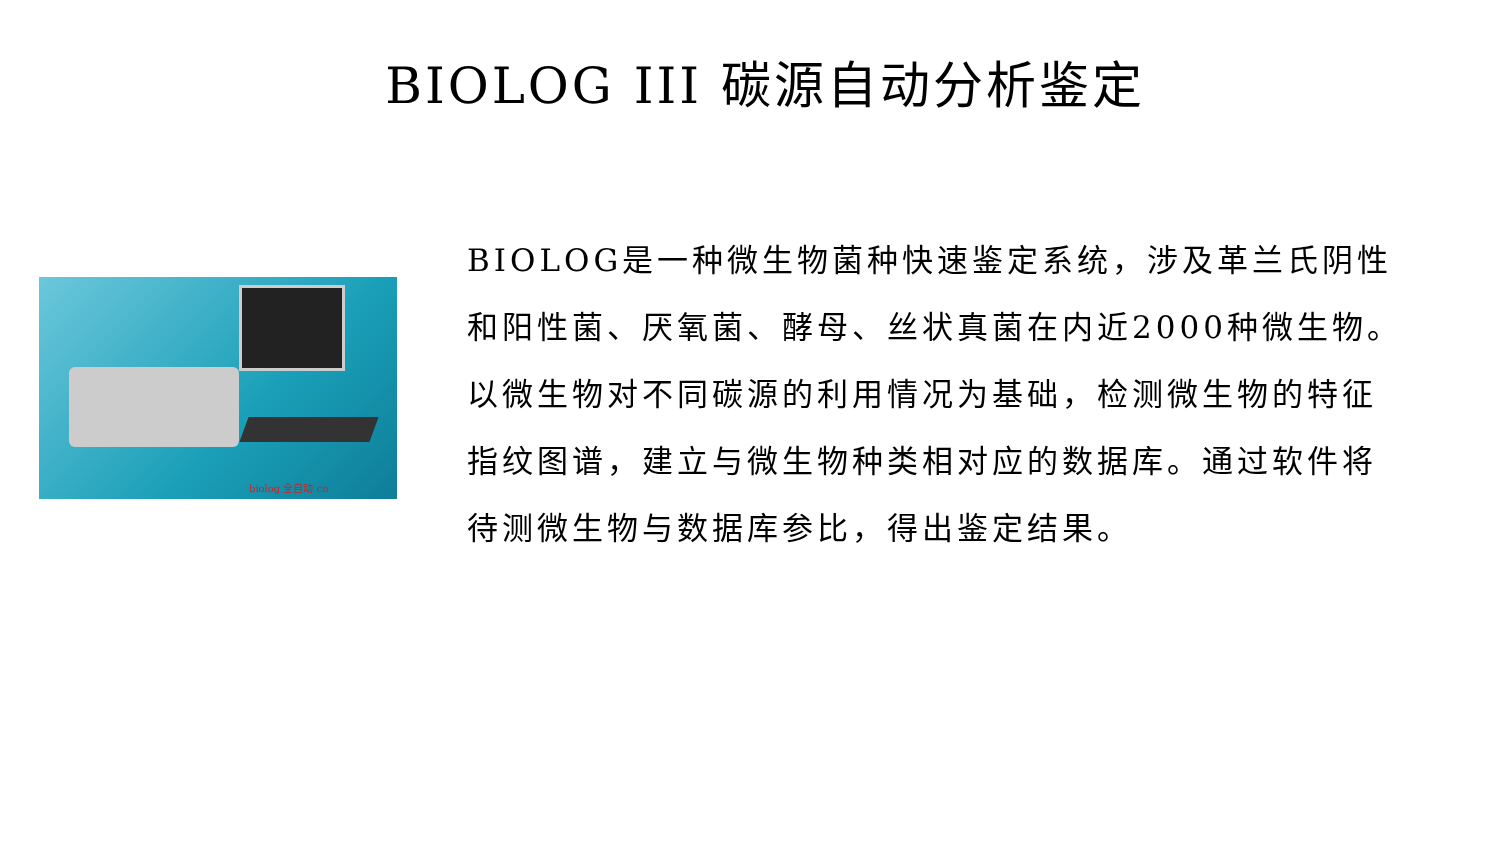BIOLOG III 碳源自动分析鉴定
biolog 全自动 cn
BIOLOG是一种微生物菌种快速鉴定系统，涉及革兰氏阴性和阳性菌、厌氧菌、酵母、丝状真菌在内近2000种微生物。以微生物对不同碳源的利用情况为基础，检测微生物的特征指纹图谱，建立与微生物种类相对应的数据库。通过软件将待测微生物与数据库参比，得出鉴定结果。